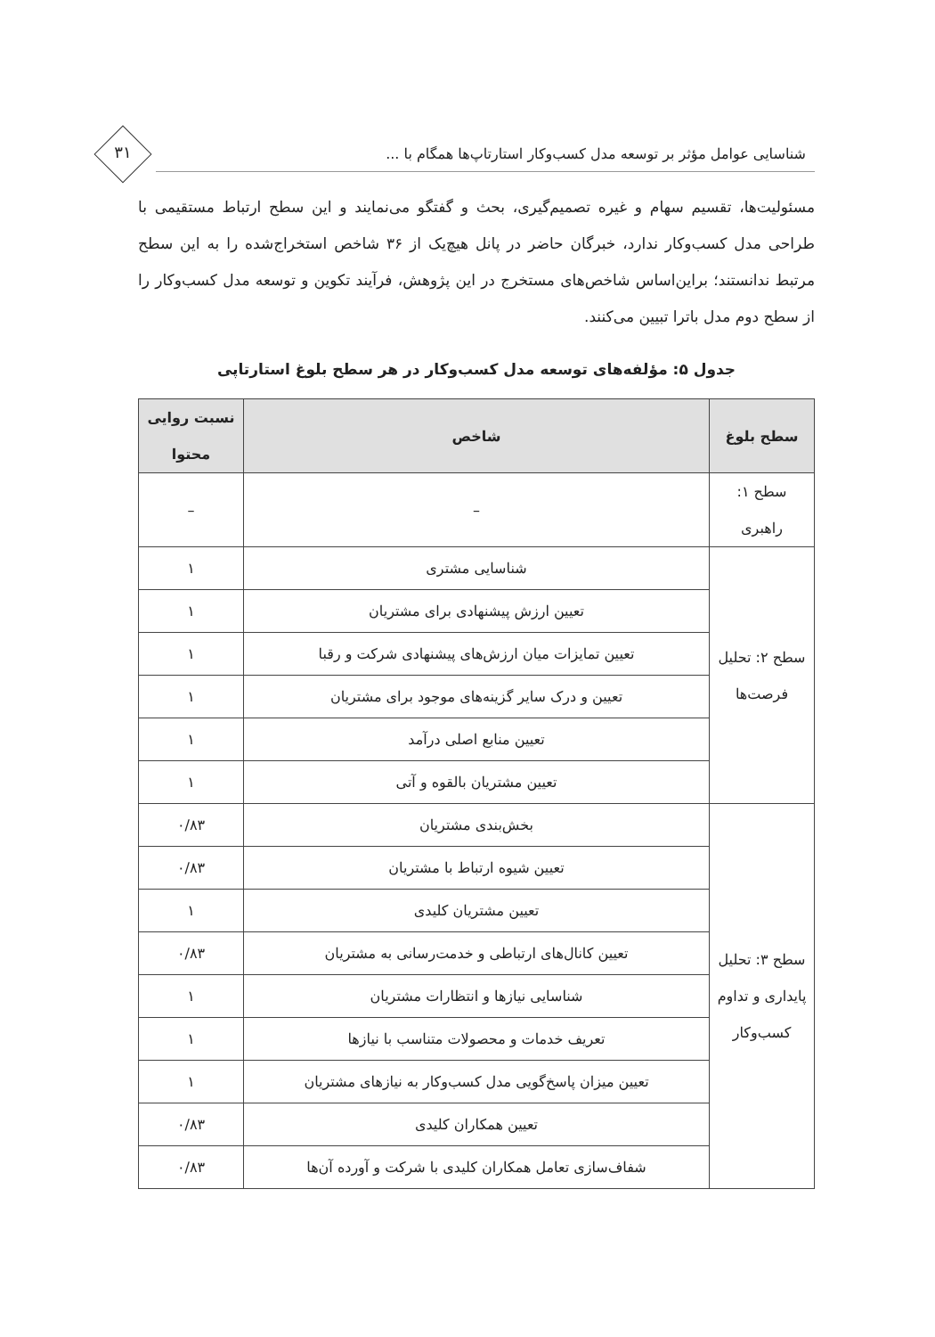شناسایی عوامل مؤثر بر توسعه مدل کسب‌وکار استارتاپ‌ها همگام با ...
۳۱
مسئولیت‌ها، تقسیم سهام و غیره تصمیم‌گیری، بحث و گفتگو می‌نمایند و این سطح ارتباط مستقیمی با طراحی مدل کسب‌وکار ندارد، خبرگان حاضر در پانل هیچ‌یک از ۳۶ شاخص استخراج‌شده را به این سطح مرتبط ندانستند؛ براین‌اساس شاخص‌های مستخرج در این پژوهش، فرآیند تکوین و توسعه مدل کسب‌وکار را از سطح دوم مدل باترا تبیین می‌کنند.
جدول ۵: مؤلفه‌های توسعه مدل کسب‌وکار در هر سطح بلوغ استارتاپی
| سطح بلوغ | شاخص | نسبت روایی محتوا |
| --- | --- | --- |
| سطح ۱: راهبری | – | – |
| سطح ۲: تحلیل فرصت‌ها | شناسایی مشتری | ۱ |
| | تعیین ارزش پیشنهادی برای مشتریان | ۱ |
| | تعیین تمایزات میان ارزش‌های پیشنهادی شرکت و رقبا | ۱ |
| | تعیین و درک سایر گزینه‌های موجود برای مشتریان | ۱ |
| | تعیین منابع اصلی درآمد | ۱ |
| | تعیین مشتریان بالقوه و آتی | ۱ |
| سطح ۳: تحلیل پایداری و تداوم کسب‌وکار | بخش‌بندی مشتریان | ۰/۸۳ |
| | تعیین شیوه ارتباط با مشتریان | ۰/۸۳ |
| | تعیین مشتریان کلیدی | ۱ |
| | تعیین کانال‌های ارتباطی و خدمت‌رسانی به مشتریان | ۰/۸۳ |
| | شناسایی نیازها و انتظارات مشتریان | ۱ |
| | تعریف خدمات و محصولات متناسب با نیازها | ۱ |
| | تعیین میزان پاسخ‌گویی مدل کسب‌وکار به نیازهای مشتریان | ۱ |
| | تعیین همکاران کلیدی | ۰/۸۳ |
| | شفاف‌سازی تعامل همکاران کلیدی با شرکت و آورده آن‌ها | ۰/۸۳ |